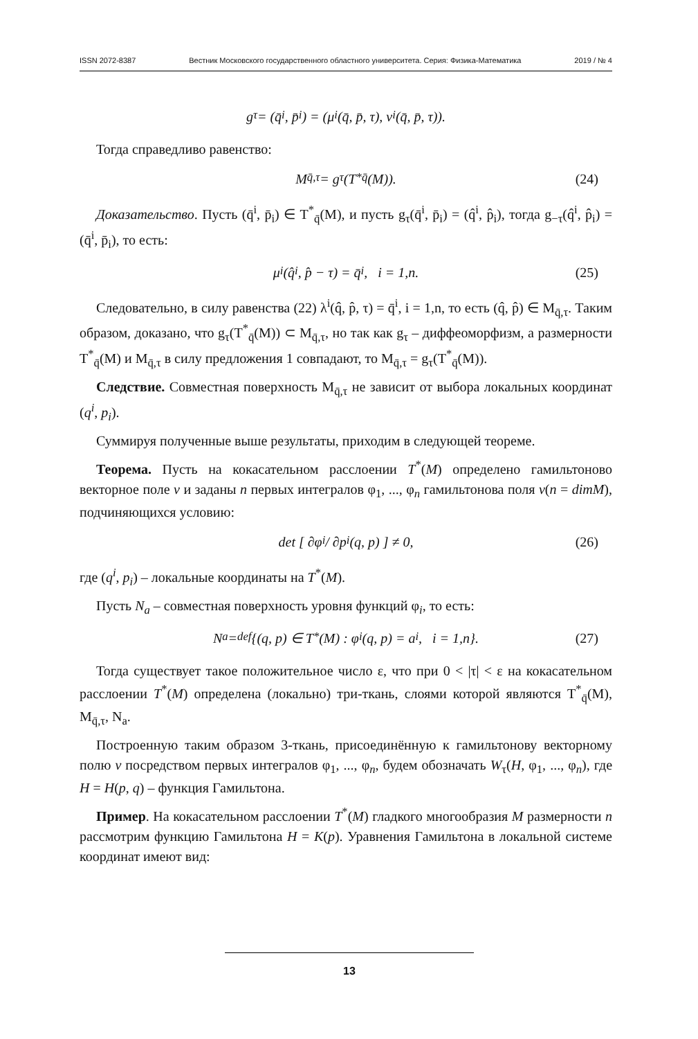ISSN 2072-8387 Вестник Московского государственного областного университета. Серия: Физика-Математика 2019 / № 4
g<sub>τ</sub> = (q̄<sup>i</sup>, p̄<sub>i</sub>) = (μ<sup>i</sup>(q̄, p̄, τ), ν<sub>i</sub>(q̄, p̄, τ)).
Тогда справедливо равенство:
M<sub>q̄,τ</sub> = g<sub>τ</sub>(T<sup>*</sup><sub>q̄</sub>(M)). (24)
Доказательство. Пусть (q̄<sup>i</sup>, p̄<sub>i</sub>) ∈ T<sup>*</sup><sub>q̄</sub>(M), и пусть g<sub>τ</sub>(q̄<sup>i</sup>, p̄<sub>i</sub>) = (q̂<sup>i</sup>, p̂<sub>i</sub>), тогда g<sub>−τ</sub>(q̂<sup>i</sup>, p̂<sub>i</sub>) = (q̄<sup>i</sup>, p̄<sub>i</sub>), то есть:
μ<sup>i</sup>(q̂<sup>i</sup>, p̂ − τ) = q̄<sup>i</sup>, i = 1,n. (25)
Следовательно, в силу равенства (22) λ<sup>i</sup>(q̂, p̂, τ) = q̄<sup>i</sup>, i = 1,n, то есть (q̂, p̂) ∈ M<sub>q̄,τ</sub>. Таким образом, доказано, что g<sub>τ</sub>(T<sup>*</sup><sub>q̄</sub>(M)) ⊂ M<sub>q̄,τ</sub>, но так как g<sub>τ</sub> – диффеоморфизм, а размерности T<sup>*</sup><sub>q̄</sub>(M) и M<sub>q̄,τ</sub> в силу предложения 1 совпадают, то M<sub>q̄,τ</sub> = g<sub>τ</sub>(T<sup>*</sup><sub>q̄</sub>(M)).
Следствие. Совместная поверхность M<sub>q̄,τ</sub> не зависит от выбора локальных координат (q<sup>i</sup>, p<sub>i</sub>).
Суммируя полученные выше результаты, приходим в следующей теореме.
Теорема. Пусть на кокасательном расслоении T<sup>*</sup>(M) определено гамильтоново векторное поле v и заданы n первых интегралов φ<sub>1</sub>, ..., φ<sub>n</sub> гамильтонова поля v(n = dimM), подчиняющихся условию:
det [ ∂φ<sub>i</sub> / ∂p<sub>i</sub> (q, p) ] ≠ 0, (26)
где (q<sup>i</sup>, p<sub>i</sub>) – локальные координаты на T<sup>*</sup>(M).
Пусть N<sub>a</sub> – совместная поверхность уровня функций φ<sub>i</sub>, то есть:
N<sub>a</sub> =<sup>def</sup> {(q, p) ∈ T<sup>*</sup>(M) : φ<sub>i</sub>(q, p) = a<sub>i</sub>, i = 1,n}. (27)
Тогда существует такое положительное число ε, что при 0 < |τ| < ε на кокасательном расслоении T<sup>*</sup>(M) определена (локально) три-ткань, слоями которой являются T<sup>*</sup><sub>q̄</sub>(M), M<sub>q̄,τ</sub>, N<sub>a</sub>.
Построенную таким образом 3-ткань, присоединённую к гамильтонову векторному полю v посредством первых интегралов φ<sub>1</sub>, ..., φ<sub>n</sub>, будем обозначать W<sub>τ</sub>(H, φ<sub>1</sub>, ..., φ<sub>n</sub>), где H = H(p, q) – функция Гамильтона.
Пример. На кокасательном расслоении T<sup>*</sup>(M) гладкого многообразия M размерности n рассмотрим функцию Гамильтона H = K(p). Уравнения Гамильтона в локальной системе координат имеют вид:
13